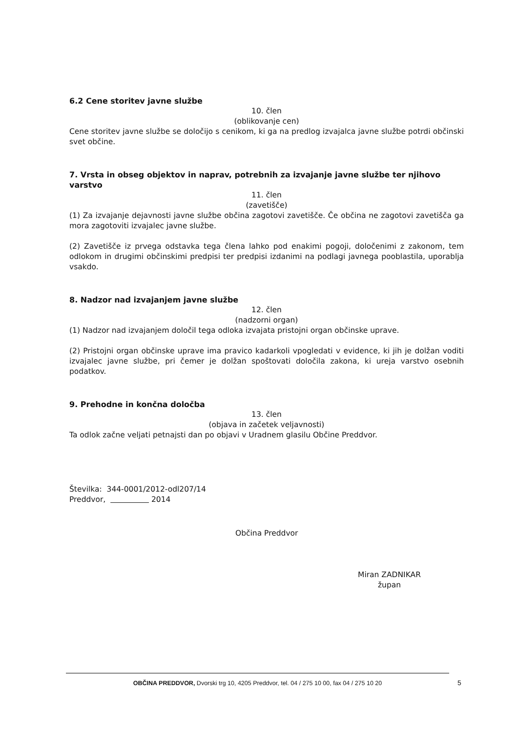6.2 Cene storitev javne službe
10. člen
(oblikovanje cen)
Cene storitev javne službe se določijo s cenikom, ki ga na predlog izvajalca javne službe potrdi občinski svet občine.
7. Vrsta in obseg objektov in naprav, potrebnih za izvajanje javne službe ter njihovo varstvo
11. člen
(zavetišče)
(1) Za izvajanje dejavnosti javne službe občina zagotovi zavetišče. Če občina ne zagotovi zavetišča ga mora zagotoviti izvajalec javne službe.
(2) Zavetišče iz prvega odstavka tega člena lahko pod enakimi pogoji, določenimi z zakonom, tem odlokom in drugimi občinskimi predpisi ter predpisi izdanimi na podlagi javnega pooblastila, uporablja vsakdo.
8. Nadzor nad izvajanjem javne službe
12. člen
(nadzorni organ)
(1) Nadzor nad izvajanjem določil tega odloka izvajata pristojni organ občinske uprave.
(2) Pristojni organ občinske uprave ima pravico kadarkoli vpogledati v evidence, ki jih je dolžan voditi izvajalec javne službe, pri čemer je dolžan spoštovati določila zakona, ki ureja varstvo osebnih podatkov.
9. Prehodne in končna določba
13. člen
(objava in začetek veljavnosti)
Ta odlok začne veljati petnajsti dan po objavi v Uradnem glasilu Občine Preddvor.
Številka: 344-0001/2012-odl207/14
Preddvor, 2014
Občina Preddvor
Miran ZADNIKAR
župan
OBČINA PREDDVOR, Dvorski trg 10, 4205 Preddvor, tel. 04 / 275 10 00, fax 04 / 275 10 20
5